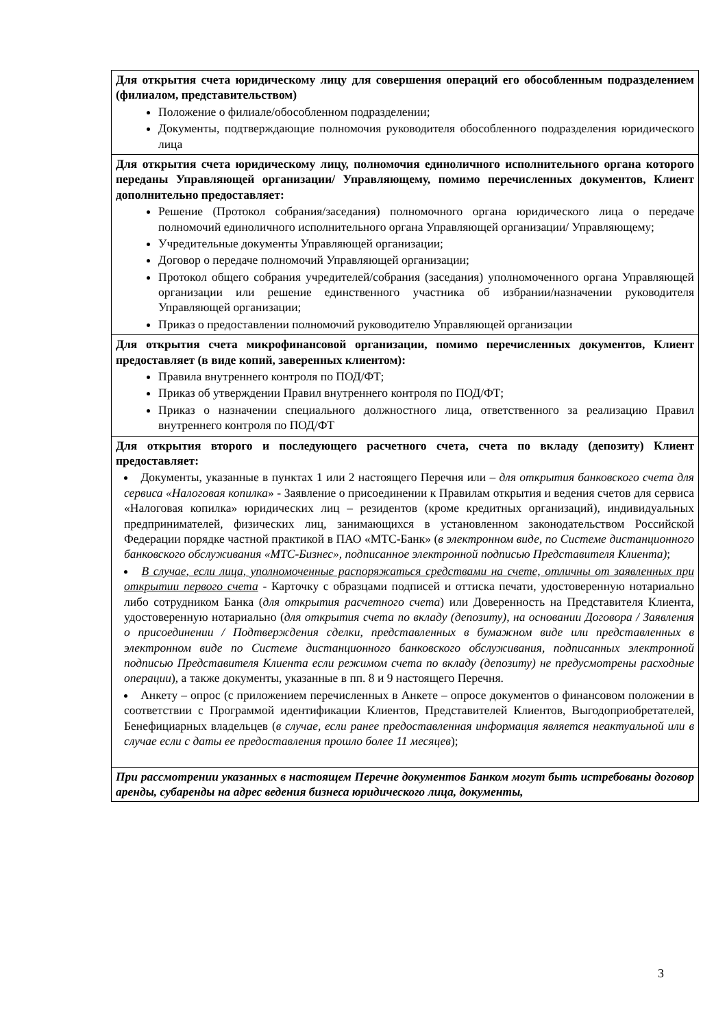| Для открытия счета юридическому лицу для совершения операций его обособленным подразделением (филиалом, представительством) Положение о филиале/обособленном подразделении; Документы, подтверждающие полномочия руководителя обособленного подразделения юридического лица |
| Для открытия счета юридическому лицу, полномочия единоличного исполнительного органа которого переданы Управляющей организации/ Управляющему, помимо перечисленных документов, Клиент дополнительно предоставляет: Решение (Протокол собрания/заседания) полномочного органа юридического лица о передаче полномочий единоличного исполнительного органа Управляющей организации/ Управляющему; Учредительные документы Управляющей организации; Договор о передаче полномочий Управляющей организации; Протокол общего собрания учредителей/собрания (заседания) уполномоченного органа Управляющей организации или решение единственного участника об избрании/назначении руководителя Управляющей организации; Приказ о предоставлении полномочий руководителю Управляющей организации |
| Для открытия счета микрофинансовой организации, помимо перечисленных документов, Клиент предоставляет (в виде копий, заверенных клиентом): Правила внутреннего контроля по ПОД/ФТ; Приказ об утверждении Правил внутреннего контроля по ПОД/ФТ; Приказ о назначении специального должностного лица, ответственного за реализацию Правил внутреннего контроля по ПОД/ФТ |
| Для открытия второго и последующего расчетного счета, счета по вкладу (депозиту) Клиент предоставляет: Документы, указанные в пунктах 1 или 2 настоящего Перечня или – для открытия банковского счета для сервиса «Налоговая копилка » - Заявление о присоединении к Правилам открытия и ведения счетов для сервиса «Налоговая копилка» юридических лиц – резидентов (кроме кредитных организаций), индивидуальных предпринимателей, физических лиц, занимающихся в установленном законодательством Российской Федерации порядке частной практикой в ПАО «МТС-Банк» ( в электронном виде, по Системе дистанционного банковского обслуживания «МТС-Бизнес», подписанное электронной подписью Представителя Клиента) ; В случае, если лица, уполномоченные распоряжаться средствами на счете, отличны от заявленных при открытии первого счета - Карточку с образцами подписей и оттиска печати, удостоверенную нотариально либо сотрудником Банка ( для открытия расчетного счета ) или Доверенность на Представителя Клиента, удостоверенную нотариально ( для открытия счета по вкладу (депозиту), на основании Договора / Заявления о присоединении / Подтверждения сделки, представленных в бумажном виде или представленных в электронном виде по Системе дистанционного банковского обслуживания, подписанных электронной подписью Представителя Клиента если режимом счета по вкладу (депозиту) не предусмотрены расходные операции ), а также документы, указанные в пп. 8 и 9 настоящего Перечня. Анкету – опрос (с приложением перечисленных в Анкете – опросе документов о финансовом положении в соответствии с Программой идентификации Клиентов, Представителей Клиентов, Выгодоприобретателей, Бенефициарных владельцев ( в случае, если ранее предоставленная информация является неактуальной или в случае если с даты ее предоставления прошло более 11 месяцев ); |
| При рассмотрении указанных в настоящем Перечне документов Банком могут быть истребованы договор аренды, субаренды на адрес ведения бизнеса юридического лица, документы, |
3